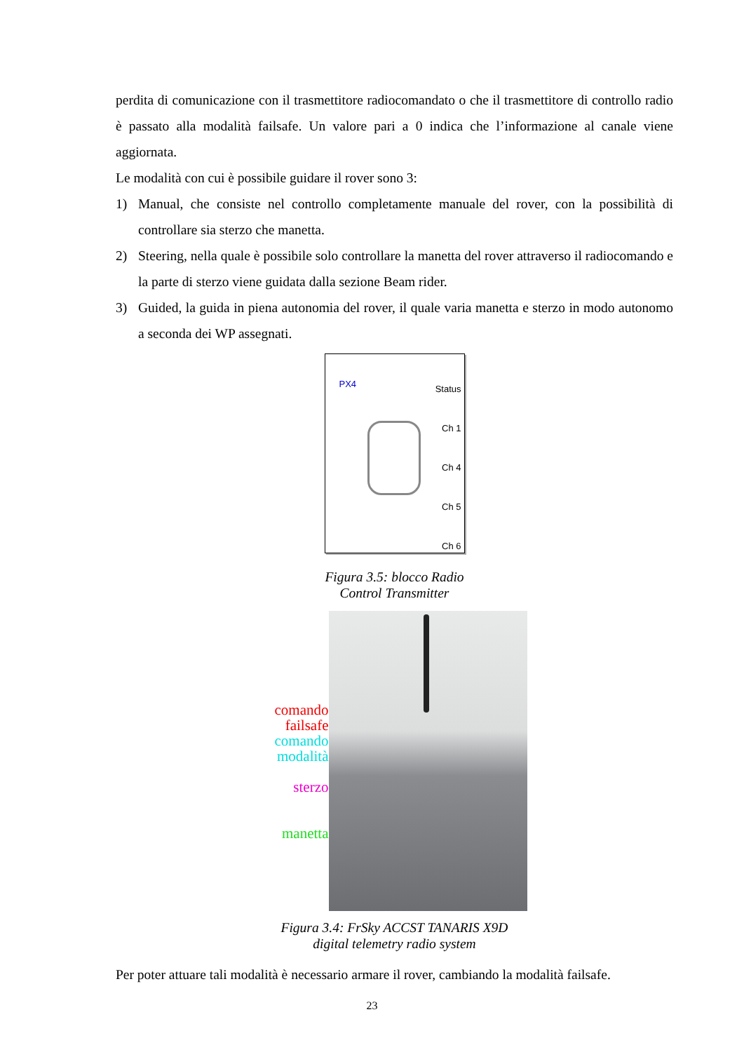perdita di comunicazione con il trasmettitore radiocomandato o che il trasmettitore di controllo radio è passato alla modalità failsafe. Un valore pari a 0 indica che l’informazione al canale viene aggiornata.
Le modalità con cui è possibile guidare il rover sono 3:
1) Manual, che consiste nel controllo completamente manuale del rover, con la possibilità di controllare sia sterzo che manetta.
2) Steering, nella quale è possibile solo controllare la manetta del rover attraverso il radiocomando e la parte di sterzo viene guidata dalla sezione Beam rider.
3) Guided, la guida in piena autonomia del rover, il quale varia manetta e sterzo in modo autonomo a seconda dei WP assegnati.
PX4
Status
Ch 1
Ch 4
Ch 5
Ch 6
Figura 3.5: blocco Radio
Control Transmitter
comando
failsafe
comando
modalità
sterzo
manetta
Figura 3.4: FrSky ACCST TANARIS X9D
digital telemetry radio system
Per poter attuare tali modalità è necessario armare il rover, cambiando la modalità failsafe.
23